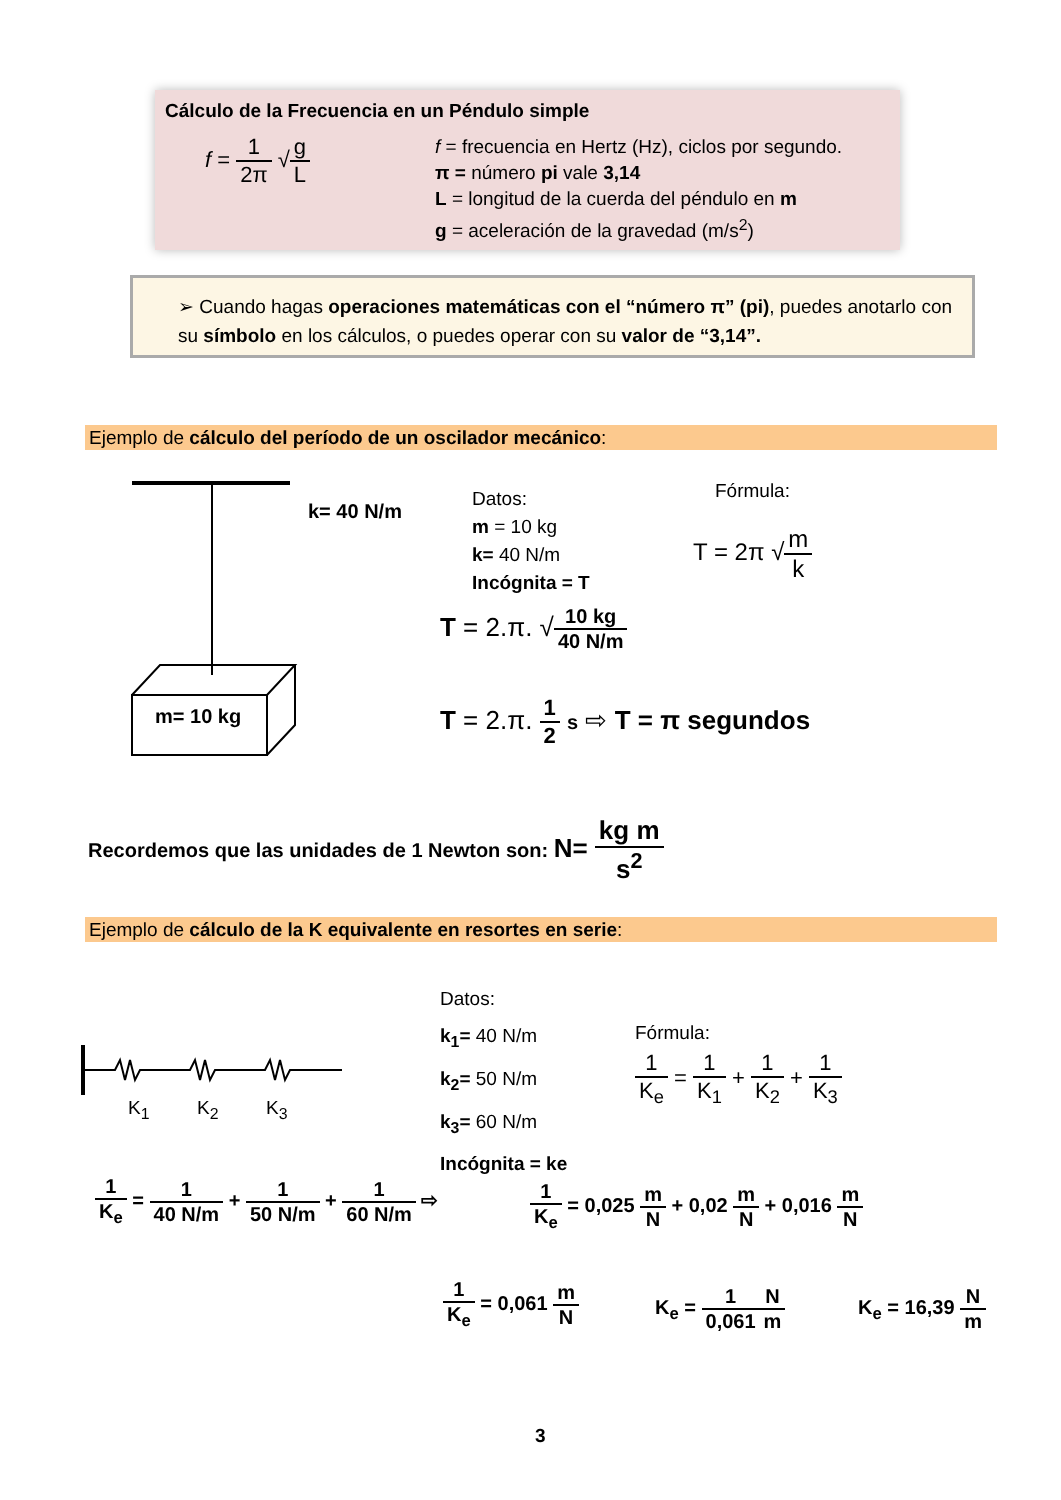Cálculo de la Frecuencia en un Péndulo simple
f = 1 2π √g L
f = frecuencia en Hertz (Hz), ciclos por segundo.
π = número pi vale 3,14
L = longitud de la cuerda del péndulo en m
g = aceleración de la gravedad (m/s<sup>2</sup>)
➢ Cuando hagas operaciones matemáticas con el “número π” (pi), puedes anotarlo con su símbolo en los cálculos, o puedes operar con su valor de “3,14”.
Ejemplo de cálculo del período de un oscilador mecánico:
k= 40 N/m
m= 10 kg
Datos:
m = 10 kg
k= 40 N/m
Incógnita = T
Fórmula:
T = 2π √m k
T = 2.π. √10 kg 40 N/m
T = 2.π. 1 2 s ⇨ T = π segundos
Recordemos que las unidades de 1 Newton son: N= kg m s<sup>2</sup>
Ejemplo de cálculo de la K equivalente en resortes en serie:
K<sub>1</sub> K<sub>2</sub> K<sub>3</sub>
Datos:
k<sub>1</sub>= 40 N/m
k<sub>2</sub>= 50 N/m
k<sub>3</sub>= 60 N/m
Incógnita = ke
Fórmula:
1 K<sub>e</sub> = 1 K<sub>1</sub> + 1 K<sub>2</sub> + 1 K<sub>3</sub>
1 K<sub>e</sub> = 1 40 N/m + 1 50 N/m + 1 60 N/m ⇨
1 K<sub>e</sub> = 0,025 m N + 0,02 m N + 0,016 m N
1 K<sub>e</sub> = 0,061 m N K<sub>e</sub> = 1 0,061 N m K<sub>e</sub> = 16,39 N m
3